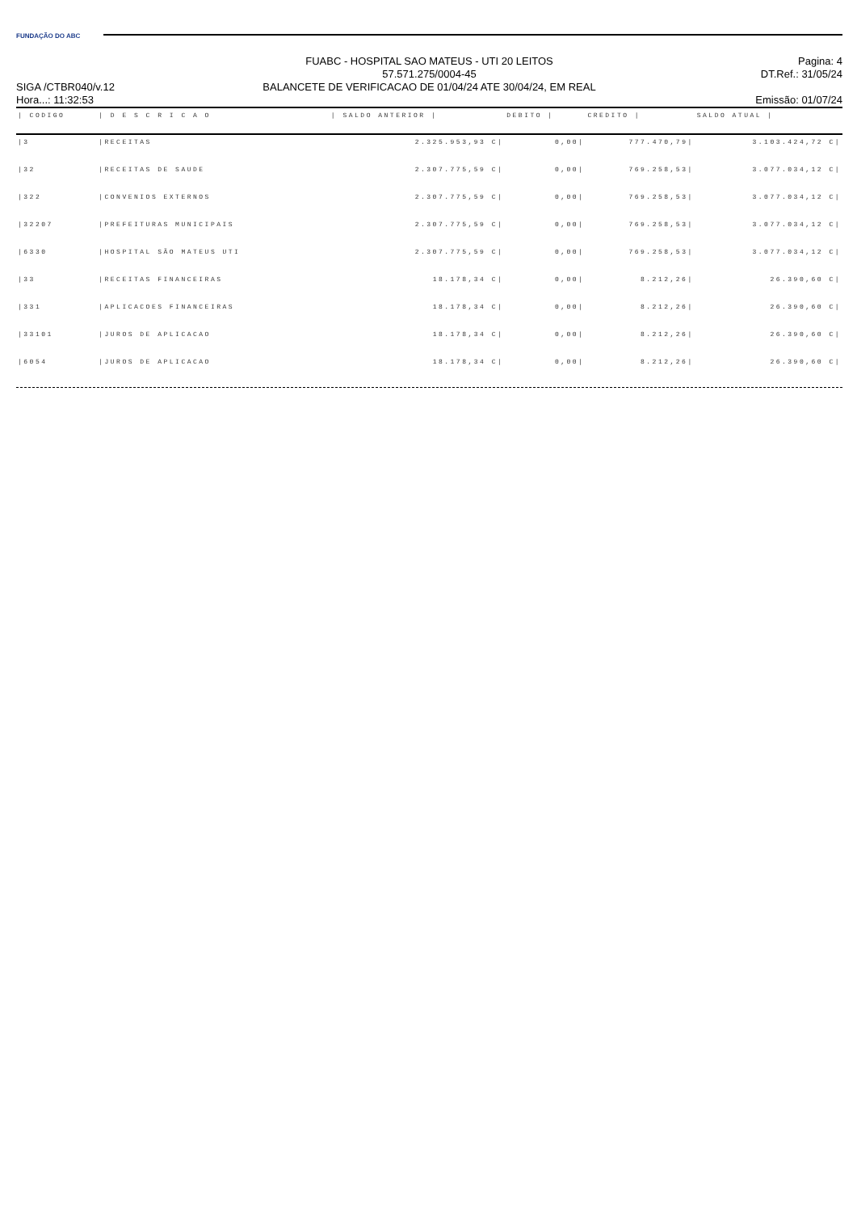FUNDAÇÃO DO ABC
SIGA /CTBR040/v.12
Hora...: 11:32:53
FUABC - HOSPITAL SAO MATEUS - UTI 20 LEITOS
57.571.275/0004-45
BALANCETE DE VERIFICACAO DE 01/04/24 ATE 30/04/24, EM REAL
Pagina: 4
DT.Ref.: 31/05/24
Emissão: 01/07/24
| / CODIGO | / D E S C R I C A O | / SALDO ANTERIOR / | DEBITO / | CREDITO / | SALDO ATUAL / |
| --- | --- | --- | --- | --- | --- |
| /3 | /RECEITAS | 2.325.953,93 C/ | 0,00/ | 777.470,79/ | 3.103.424,72 C/ |
| /32 | /RECEITAS DE SAUDE | 2.307.775,59 C/ | 0,00/ | 769.258,53/ | 3.077.034,12 C/ |
| /322 | /CONVENIOS EXTERNOS | 2.307.775,59 C/ | 0,00/ | 769.258,53/ | 3.077.034,12 C/ |
| /32207 | /PREFEITURAS MUNICIPAIS | 2.307.775,59 C/ | 0,00/ | 769.258,53/ | 3.077.034,12 C/ |
| /6330 | /HOSPITAL SÃO MATEUS UTI | 2.307.775,59 C/ | 0,00/ | 769.258,53/ | 3.077.034,12 C/ |
| /33 | /RECEITAS FINANCEIRAS | 18.178,34 C/ | 0,00/ | 8.212,26/ | 26.390,60 C/ |
| /331 | /APLICACOES FINANCEIRAS | 18.178,34 C/ | 0,00/ | 8.212,26/ | 26.390,60 C/ |
| /33101 | /JUROS DE APLICACAO | 18.178,34 C/ | 0,00/ | 8.212,26/ | 26.390,60 C/ |
| /6054 | /JUROS DE APLICACAO | 18.178,34 C/ | 0,00/ | 8.212,26/ | 26.390,60 C/ |